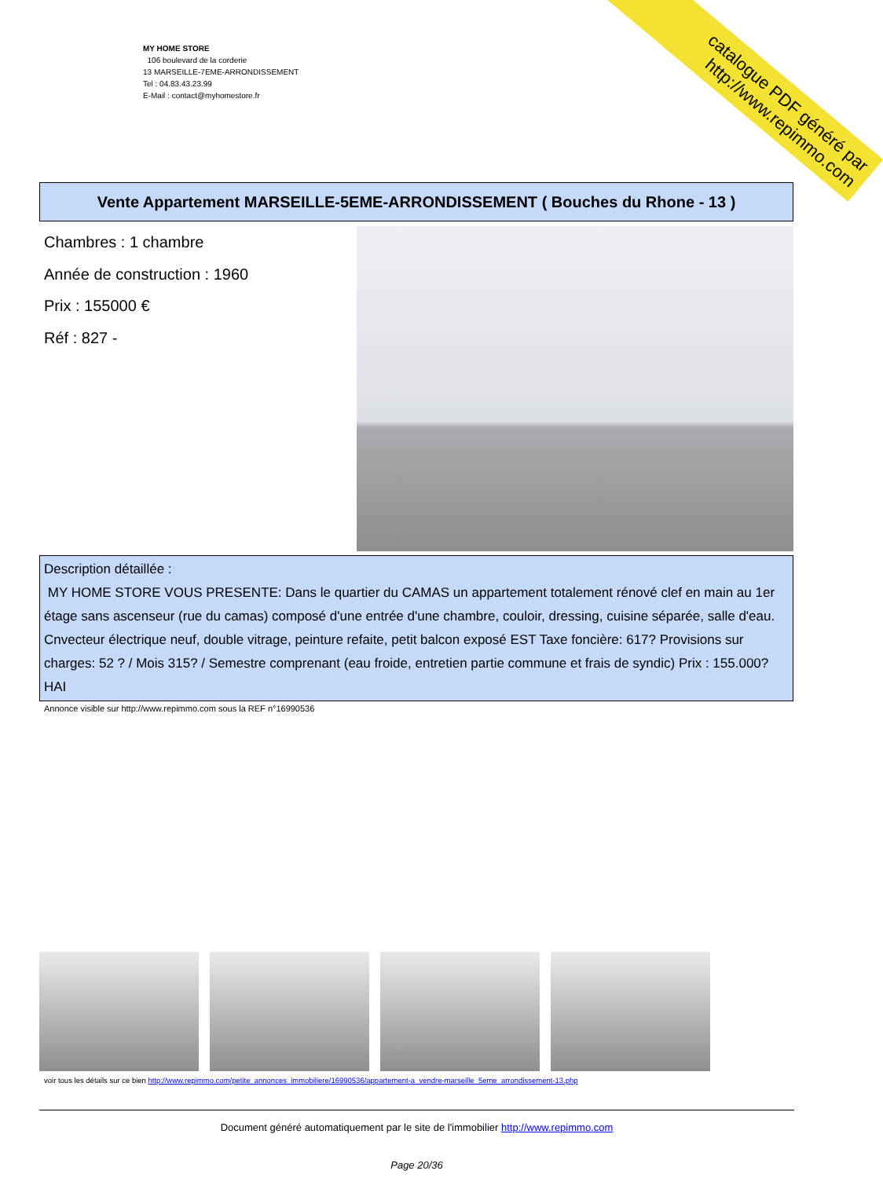MY HOME STORE
106 boulevard de la corderie
13 MARSEILLE-7EME-ARRONDISSEMENT
Tel : 04.83.43.23.99
E-Mail : contact@myhomestore.fr
catalogue PDF généré par http://www.repimmo.com
Vente Appartement MARSEILLE-5EME-ARRONDISSEMENT ( Bouches du Rhone - 13 )
Chambres : 1 chambre
Année de construction : 1960
Prix : 155000 €
Réf : 827 -
Description détaillée :
MY HOME STORE VOUS PRESENTE: Dans le quartier du CAMAS un appartement totalement rénové clef en main au 1er étage sans ascenseur (rue du camas) composé d'une entrée d'une chambre, couloir, dressing, cuisine séparée, salle d'eau. Cnvecteur électrique neuf, double vitrage, peinture refaite, petit balcon exposé EST Taxe foncière: 617? Provisions sur charges: 52 ? / Mois 315? / Semestre comprenant (eau froide, entretien partie commune et frais de syndic) Prix : 155.000? HAI
Annonce visible sur http://www.repimmo.com sous la REF n°16990536
voir tous les détails sur ce bien http://www.repimmo.com/petite_annonces_immobiliere/16990536/appartement-a_vendre-marseille_5eme_arrondissement-13.php
Document généré automatiquement par le site de l'immobilier http://www.repimmo.com
Page 20/36